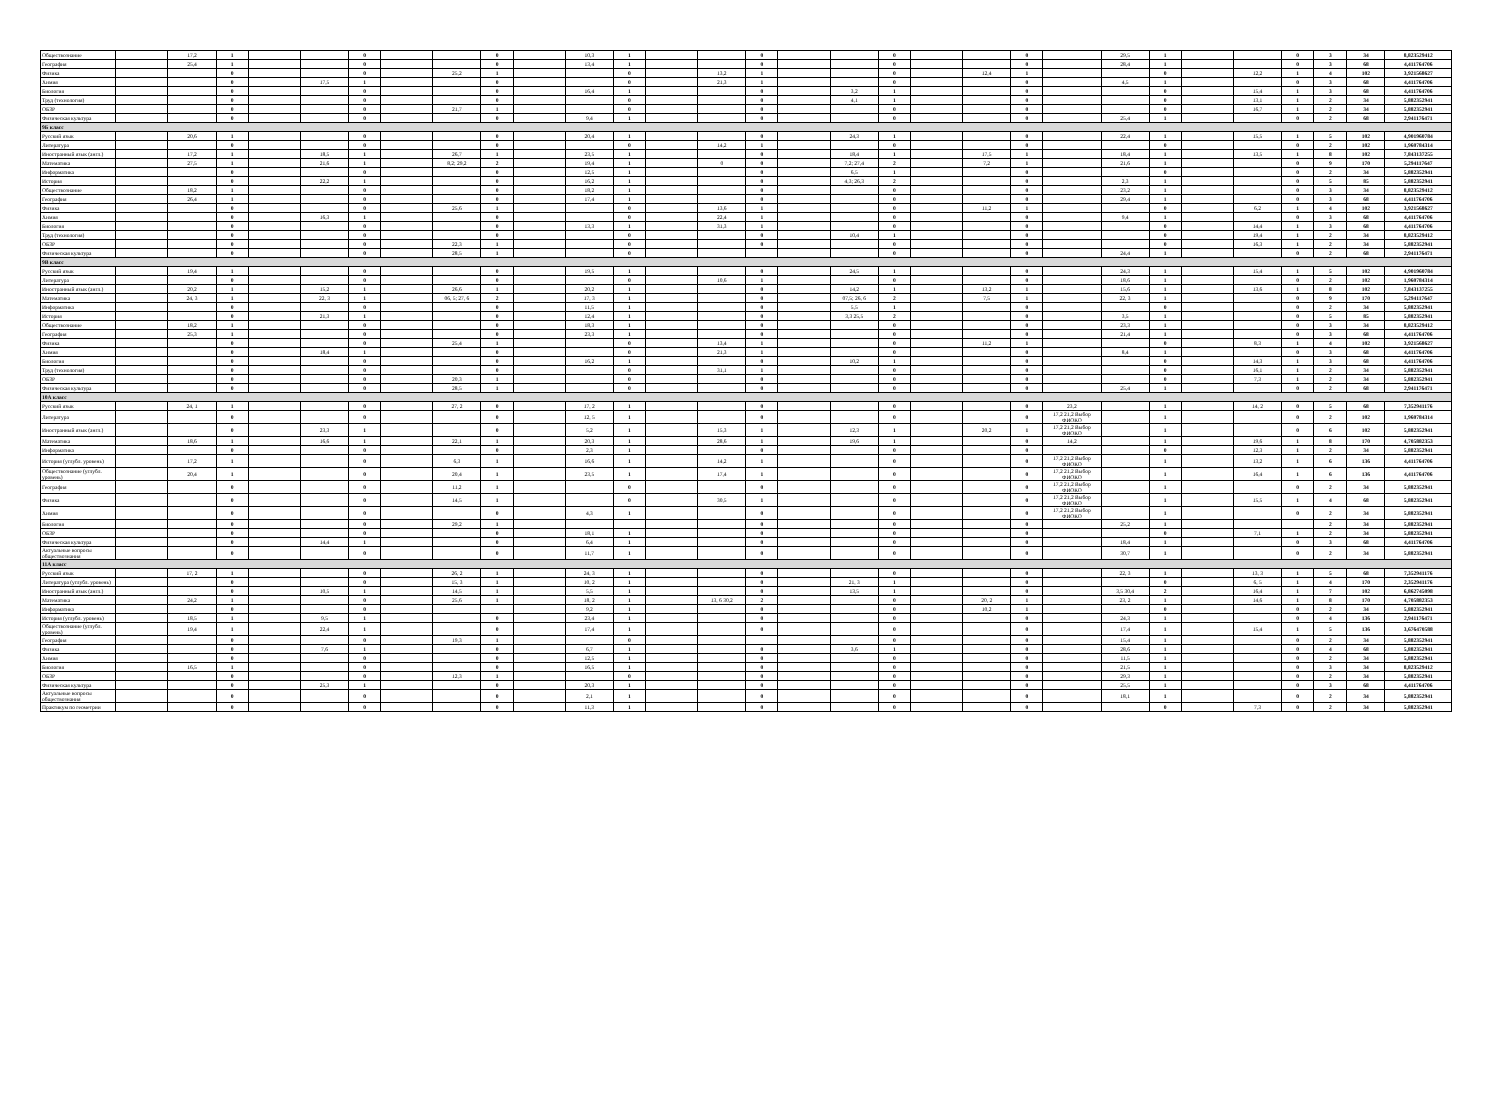| Обществознание | | 17,2 | 1 | | | 0 | | | 0 | | 10,3 | 1 | | | 0 | | | 0 | | | 0 | | 29,5 | 1 | | | 0 | 3 | 34 | 8,823529412 |
| География | | 25,4 | 1 | | | 0 | | | 0 | | 13,4 | 1 | | | 0 | | | 0 | | | 0 | | 28,4 | 1 | | | 0 | 3 | 68 | 4,411764706 |
| Физика | | | 0 | | | 0 | | 25,2 | 1 | | | 0 | | 13,2 | 1 | | | 0 | | 12,4 | 1 | | | 0 | | 12,2 | 1 | 4 | 102 | 3,921568627 |
| Химия | | | 0 | | 17,5 | 1 | | | 0 | | | 0 | | 21,3 | 1 | | | 0 | | | 0 | | 4,5 | 1 | | | 0 | 3 | 68 | 4,411764706 |
| Биология | | | 0 | | | 0 | | | 0 | | 16,4 | 1 | | | 0 | | 3,2 | 1 | | | 0 | | | 0 | | 15,4 | 1 | 3 | 68 | 4,411764706 |
| Труд (технология) | | | 0 | | | 0 | | | 0 | | | 0 | | | 0 | | 4,1 | 1 | | | 0 | | | 0 | | 13,1 | 1 | 2 | 34 | 5,882352941 |
| ОБЗР | | | 0 | | | 0 | | 21,7 | 1 | | | 0 | | | 0 | | | 0 | | | 0 | | | 0 | | 16,7 | 1 | 2 | 34 | 5,882352941 |
| Физическая культура | | | 0 | | | 0 | | | 0 | | 9,4 | 1 | | | 0 | | | 0 | | | 0 | | 25,4 | 1 | | | 0 | 2 | 68 | 2,941176471 |
| 9Б класс | | | | | | | | | | | | | | | | | | | | | | | | | | | | | | |
| Русский язык | | 20,6 | 1 | | | 0 | | | 0 | | 20,4 | 1 | | | 0 | | 24,3 | 1 | | | 0 | | 22,4 | 1 | | 15,5 | 1 | 5 | 102 | 4,901960784 |
| Литература | | | 0 | | | 0 | | | 0 | | | 0 | | 14,2 | 1 | | | 0 | | | 0 | | | 0 | | | 0 | 2 | 102 | 1,960784314 |
| Иностранный язык (англ.) | | 17,2 | 1 | | 18,5 | 1 | | 26,7 | 1 | | 23,5 | 1 | | | 0 | | 18,4 | 1 | | 17,5 | 1 | | 18,4 | 1 | | 13,5 | 1 | 8 | 102 | 7,843137255 |
| Математика | | 27,5 | 1 | | 21,6 | 1 | | 8,2; 29,2 | 2 | | 19,4 | 1 | | 0 | 0 | | 7,2; 27,4 | 2 | | 7,2 | 1 | | 21,6 | 1 | | | 0 | 9 | 170 | 5,294117647 |
| Информатика | | | 0 | | | 0 | | | 0 | | 12,5 | 1 | | | 0 | | 6,5 | 1 | | | 0 | | | 0 | | | 0 | 2 | 34 | 5,882352941 |
| История | | | 0 | | 22,2 | 1 | | | 0 | | 16,2 | 1 | | | 0 | | 4,3; 26,3 | 2 | | | 0 | | 2,3 | 1 | | | 0 | 5 | 85 | 5,882352941 |
| Обществознание | | 18,2 | 1 | | | 0 | | | 0 | | 18,2 | 1 | | | 0 | | | 0 | | | 0 | | 23,2 | 1 | | | 0 | 3 | 34 | 8,823529412 |
| География | | 26,4 | 1 | | | 0 | | | 0 | | 17,4 | 1 | | | 0 | | | 0 | | | 0 | | 29,4 | 1 | | | 0 | 3 | 68 | 4,411764706 |
| Физика | | | 0 | | | 0 | | 25,6 | 1 | | | 0 | | 13,6 | 1 | | | 0 | | 11,2 | 1 | | | 0 | | 6,2 | 1 | 4 | 102 | 3,921568627 |
| Химия | | | 0 | | 16,3 | 1 | | | 0 | | | 0 | | 22,4 | 1 | | | 0 | | | 0 | | 9,4 | 1 | | | 0 | 3 | 68 | 4,411764706 |
| Биология | | | 0 | | | 0 | | | 0 | | 13,3 | 1 | | 31,3 | 1 | | | 0 | | | 0 | | | 0 | | 14,4 | 1 | 3 | 68 | 4,411764706 |
| Труд (технология) | | | 0 | | | 0 | | | 0 | | | 0 | | | 0 | | 10,4 | 1 | | | 0 | | | 0 | | 19,4 | 1 | 2 | 34 | 8,823529412 |
| ОБЗР | | | 0 | | | 0 | | 22,3 | 1 | | | 0 | | | 0 | | | 0 | | | 0 | | | 0 | | 16,3 | 1 | 2 | 34 | 5,882352941 |
| Физическая культура | | | 0 | | | 0 | | 28,5 | 1 | | | 0 | | | | | | 0 | | | 0 | | 24,4 | 1 | | | 0 | 2 | 68 | 2,941176471 |
| 9В класс | | | | | | | | | | | | | | | | | | | | | | | | | | | | | | |
| Русский язык | | 19,4 | 1 | | | 0 | | | 0 | | 19,5 | 1 | | | 0 | | 24,5 | 1 | | | 0 | | 24,3 | 1 | | 15,4 | 1 | 5 | 102 | 4,901960784 |
| Литература | | | 0 | | | 0 | | | 0 | | | 0 | | 10,6 | 1 | | | 0 | | | 0 | | 18,6 | 1 | | | 0 | 2 | 102 | 1,960784314 |
| Иностранный язык (англ.) | | 20,2 | 1 | | 15,2 | 1 | | 26,6 | 1 | | 20,2 | 1 | | | 0 | | 14,2 | 1 | | 13,2 | 1 | | 15,6 | 1 | | 13,6 | 1 | 8 | 102 | 7,843137255 |
| Математика | | 24, 3 | 1 | | 22, 3 | 1 | | 06, 5; 27, 6 | 2 | | 17, 3 | 1 | | | 0 | | 07,5; 26, 6 | 2 | | 7,5 | 1 | | 22, 3 | 1 | | | 0 | 9 | 170 | 5,294117647 |
| Информатика | | | 0 | | | 0 | | | 0 | | 11,5 | 1 | | | 0 | | 5,5 | 1 | | | 0 | | | 0 | | | 0 | 2 | 34 | 5,882352941 |
| История | | | 0 | | 21,3 | 1 | | | 0 | | 12,4 | 1 | | | 0 | | 3,3 25,5 | 2 | | | 0 | | 3,5 | 1 | | | 0 | 5 | 85 | 5,882352941 |
| Обществознание | | 18,2 | 1 | | | 0 | | | 0 | | 18,3 | 1 | | | 0 | | | 0 | | | 0 | | 23,3 | 1 | | | 0 | 3 | 34 | 8,823529412 |
| География | | 25,3 | 1 | | | 0 | | | 0 | | 23,3 | 1 | | | 0 | | | 0 | | | 0 | | 21,4 | 1 | | | 0 | 3 | 68 | 4,411764706 |
| Физика | | | 0 | | | 0 | | 25,4 | 1 | | | 0 | | 13,4 | 1 | | | 0 | | 11,2 | 1 | | | 0 | | 8,3 | 1 | 4 | 102 | 3,921568627 |
| Химия | | | 0 | | 18,4 | 1 | | | 0 | | | 0 | | 21,3 | 1 | | | 0 | | | 0 | | 8,4 | 1 | | | 0 | 3 | 68 | 4,411764706 |
| Биология | | | 0 | | | 0 | | | 0 | | 16,2 | 1 | | | 0 | | 10,2 | 1 | | | 0 | | | 0 | | 14,3 | 1 | 3 | 68 | 4,411764706 |
| Труд (технология) | | | 0 | | | 0 | | | 0 | | | 0 | | 31,1 | 1 | | | 0 | | | 0 | | | 0 | | 16,1 | 1 | 2 | 34 | 5,882352941 |
| ОБЗР | | | 0 | | | 0 | | 20,3 | 1 | | | 0 | | | 0 | | | 0 | | | 0 | | | 0 | | 7,3 | 1 | 2 | 34 | 5,882352941 |
| Физическая культура | | | 0 | | | 0 | | 28,5 | 1 | | | 0 | | | 0 | | | 0 | | | 0 | | 25,4 | 1 | | | 0 | 2 | 68 | 2,941176471 |
| 10А класс | | | | | | | | | | | | | | | | | | | | | | | | | | | | | | |
| Русский язык | | 24, 1 | 1 | | | 0 | | 27, 2 | 0 | | 17, 2 | 1 | | | 0 | | | 0 | | | 0 | 23,2 | | 1 | | 14, 2 | 0 | 5 | 68 | 7,352941176 |
| Литература | | | 0 | | | 0 | | | 0 | | 12, 5 | 1 | | | 0 | | | 0 | | | 0 | 17,2 21,2 Выбор ФИОКО | | 1 | | | 0 | 2 | 102 | 1,960784314 |
| Иностранный язык (англ.) | | | 0 | | 23,3 | 1 | | | 0 | | 5,2 | 1 | | 15,3 | 1 | | 12,3 | 1 | | 20,2 | 1 | 17,2 21,2 Выбор ФИОКО | | 1 | | | 0 | 6 | 102 | 5,882352941 |
| Математика | | 18,6 | 1 | | 16,6 | 1 | | 22,1 | 1 | | 20,3 | 1 | | 28,6 | 1 | | 19,6 | 1 | | | 0 | 14,2 | | 1 | | 19,6 | 1 | 8 | 170 | 4,705882353 |
| Информатика | | | 0 | | | 0 | | | 0 | | 2,3 | 1 | | | 0 | | | 0 | | | 0 | | | 0 | | 12,3 | 1 | 2 | 34 | 5,882352941 |
| История (углубл. уровень) | | 17,2 | 1 | | | 0 | | 6,3 | 1 | | 16,6 | 1 | | 14,2 | 1 | | | 0 | | | 0 | 17,2 21,2 Выбор ФИОКО | | 1 | | 13,2 | 1 | 6 | 136 | 4,411764706 |
| Обществознание (углубл. уровень) | | 20,4 | 1 | | | 0 | | 20,4 | 1 | | 23,5 | 1 | | 17,4 | 1 | | | 0 | | | 0 | 17,2 21,2 Выбор ФИОКО | | 1 | | 16,4 | 1 | 6 | 136 | 4,411764706 |
| География | | | 0 | | | 0 | | 11,2 | 1 | | | 0 | | | 0 | | | 0 | | | 0 | 17,2 21,2 Выбор ФИОКО | | 1 | | | 0 | 2 | 34 | 5,882352941 |
| Физика | | | 0 | | | 0 | | 14,5 | 1 | | | 0 | | 30,5 | 1 | | | 0 | | | 0 | 17,2 21,2 Выбор ФИОКО | | 1 | | 15,5 | 1 | 4 | 68 | 5,882352941 |
| Химия | | | 0 | | | 0 | | | 0 | | 4,3 | 1 | | | 0 | | | 0 | | | 0 | 17,2 21,2 Выбор ФИОКО | | 1 | | | 0 | 2 | 34 | 5,882352941 |
| Биология | | | 0 | | | 0 | | 29,2 | 1 | | | | | | 0 | | | 0 | | | 0 | | 25,2 | 1 | | | | 2 | 34 | 5,882352941 |
| ОБЗР | | | 0 | | | 0 | | | 0 | | 18,1 | 1 | | | 0 | | | 0 | | | 0 | | | 0 | | 7,1 | 1 | 2 | 34 | 5,882352941 |
| Физическая культура | | | 0 | | 14,4 | 1 | | | 0 | | 6,4 | 1 | | | 0 | | | 0 | | | 0 | | 18,4 | 1 | | | 0 | 3 | 68 | 4,411764706 |
| Актуальные вопросы обществознания | | | 0 | | | 0 | | | 0 | | 11,7 | 1 | | | 0 | | | 0 | | | 0 | | 30,7 | 1 | | | 0 | 2 | 34 | 5,882352941 |
| 11А класс | | | | | | | | | | | | | | | | | | | | | | | | | | | | | | |
| Русский язык | | 17, 2 | 1 | | | 0 | | 26, 2 | 1 | | 24, 3 | 1 | | | 0 | | | 0 | | | 0 | | 22, 3 | 1 | | 13, 3 | 1 | 5 | 68 | 7,352941176 |
| Литература (углубл. уровень) | | | 0 | | | 0 | | 15, 3 | 1 | | 10, 2 | 1 | | | 0 | | 21, 3 | 1 | | | 0 | | | 0 | | 6, 5 | 1 | 4 | 170 | 2,352941176 |
| Иностранный язык (англ.) | | | 0 | | 10,5 | 1 | | 14,5 | 1 | | 5,5 | 1 | | | 0 | | 13,5 | 1 | | | 0 | | 3,5 30,4 | 2 | | 16,4 | 1 | 7 | 102 | 6,862745098 |
| Математика | | 24,2 | 1 | | | 0 | | 25,6 | 1 | | 18, 2 | 1 | | 13, 6 30,2 | 2 | | | 0 | | 20, 2 | 1 | | 23, 2 | 1 | | 14,6 | 1 | 8 | 170 | 4,705882353 |
| Информатика | | | 0 | | | 0 | | | | | 9,2 | 1 | | | 0 | | | 0 | | 10,2 | 1 | | | 0 | | | 0 | 2 | 34 | 5,882352941 |
| История (углубл. уровень) | | 18,5 | 1 | | 9,5 | 1 | | | 0 | | 23,4 | 1 | | | 0 | | | 0 | | | 0 | | 24,3 | 1 | | | 0 | 4 | 136 | 2,941176471 |
| Обществознание (углубл. уровень) | | 19,4 | 1 | | 22,4 | 1 | | | 0 | | 17,4 | 1 | | | 0 | | | 0 | | | 0 | | 17,4 | 1 | | 15,4 | 1 | 5 | 136 | 3,676470588 |
| География | | | 0 | | | 0 | | 19,3 | 1 | | | 0 | | | | | | 0 | | | 0 | | 15,4 | 1 | | | 0 | 2 | 34 | 5,882352941 |
| Физика | | | 0 | | 7,6 | 1 | | | 0 | | 6,7 | 1 | | | 0 | | 3,6 | 1 | | | 0 | | 28,6 | 1 | | | 0 | 4 | 68 | 5,882352941 |
| Химия | | | 0 | | | 0 | | | 0 | | 12,5 | 1 | | | 0 | | | 0 | | | 0 | | 11,5 | 1 | | | 0 | 2 | 34 | 5,882352941 |
| Биология | | 16,5 | 1 | | | 0 | | | 0 | | 16,5 | 1 | | | 0 | | | 0 | | | 0 | | 21,5 | 1 | | | 0 | 3 | 34 | 8,823529412 |
| ОБЗР | | | 0 | | | 0 | | 12,3 | 1 | | | 0 | | | 0 | | | 0 | | | 0 | | 29,3 | 1 | | | 0 | 2 | 34 | 5,882352941 |
| Физическая культура | | | 0 | | 25,3 | 1 | | | 0 | | 20,3 | 1 | | | 0 | | | 0 | | | 0 | | 25,5 | 1 | | | 0 | 3 | 68 | 4,411764706 |
| Актуальные вопросы обществознания | | | 0 | | | 0 | | | 0 | | 2,1 | 1 | | | 0 | | | 0 | | | 0 | | 18,1 | 1 | | | 0 | 2 | 34 | 5,882352941 |
| Практикум по геометрии | | | 0 | | | 0 | | | 0 | | 11,3 | 1 | | | 0 | | | 0 | | | 0 | | | 0 | | 7,3 | 0 | 2 | 34 | 5,882352941 |